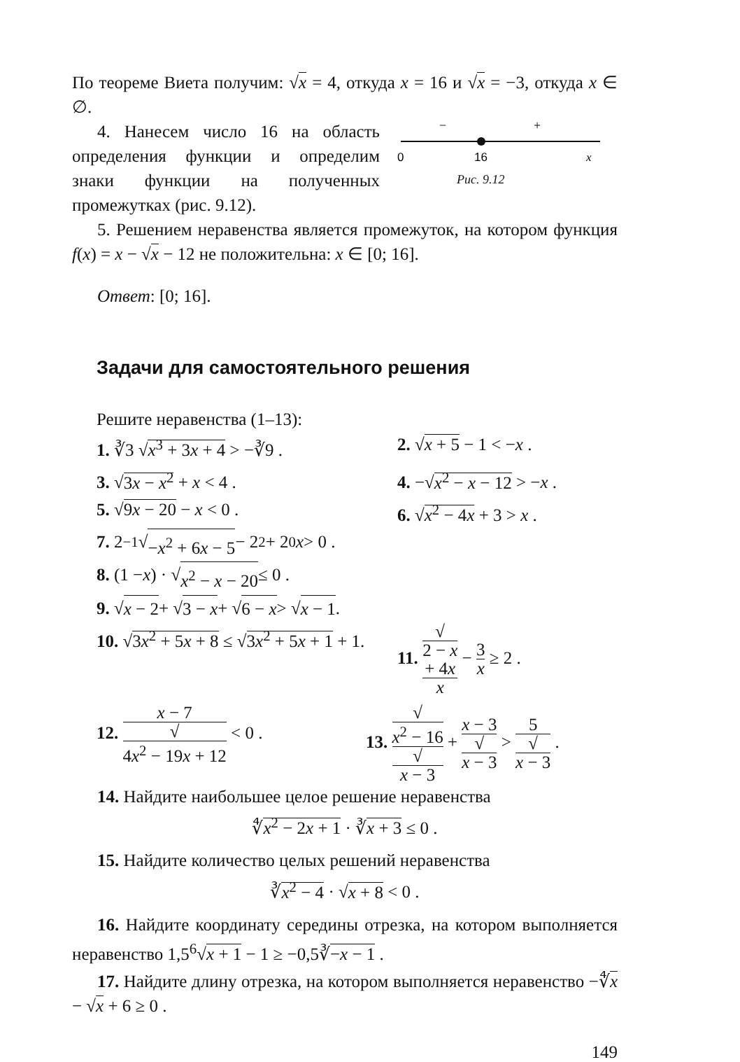По теореме Виета получим: √x = 4, откуда x = 16 и √x = −3, откуда x ∈ ∅.
4. Нанесем число 16 на область определения функции и определим знаки функции на полученных промежутках (рис. 9.12).
−
+
0
16
x
Рис. 9.12
5. Решением неравенства является промежуток, на котором функция f(x) = x − √x − 12 не положительна: x ∈ [0; 16].
Ответ: [0; 16].
Задачи для самостоятельного решения
Решите неравенства (1–13):
1. ∛3 √x<sup>3</sup> + 3x + 4 > −∛9 . 2. √x + 5 − 1 < −x .
3. √3x − x<sup>2</sup> + x < 4 . 4. −√x<sup>2</sup> − x − 12 > −x .
5. √9x − 20 − x < 0 . 6. √x<sup>2</sup> − 4x + 3 > x .
7. 2<sup>−1</sup>√ −x<sup>2</sup> + 6x − 5 − 2<sup>2</sup> + 2<sup>0</sup> x > 0 .
8. (1 − x) · √ x<sup>2</sup> − x − 20 ≤ 0 .
9. √ x − 2 + √ 3 − x + √ 6 − x > √ x − 1.
10. √3x<sup>2</sup> + 5x + 8 ≤ √3x<sup>2</sup> + 5x + 1 + 1.
11. √
2 − x
+ 4x x − 3 x ≥ 2 .
12. x − 7 √
4x<sup>2</sup> − 19x + 12 < 0 .
13. √
x<sup>2</sup> − 16 √
x − 3 + x − 3 √
x − 3 > 5 √
x − 3 .
14. Найдите наибольшее целое решение неравенства
∜x<sup>2</sup> − 2x + 1 · ∛x + 3 ≤ 0 .
15. Найдите количество целых решений неравенства
∛x<sup>2</sup> − 4 · √x + 8 < 0 .
16. Найдите координату середины отрезка, на котором выполняется неравенство 1,5<sup>6</sup>√x + 1 − 1 ≥ −0,5∛−x − 1 .
17. Найдите длину отрезка, на котором выполняется неравенство −∜x − √x + 6 ≥ 0 .
149